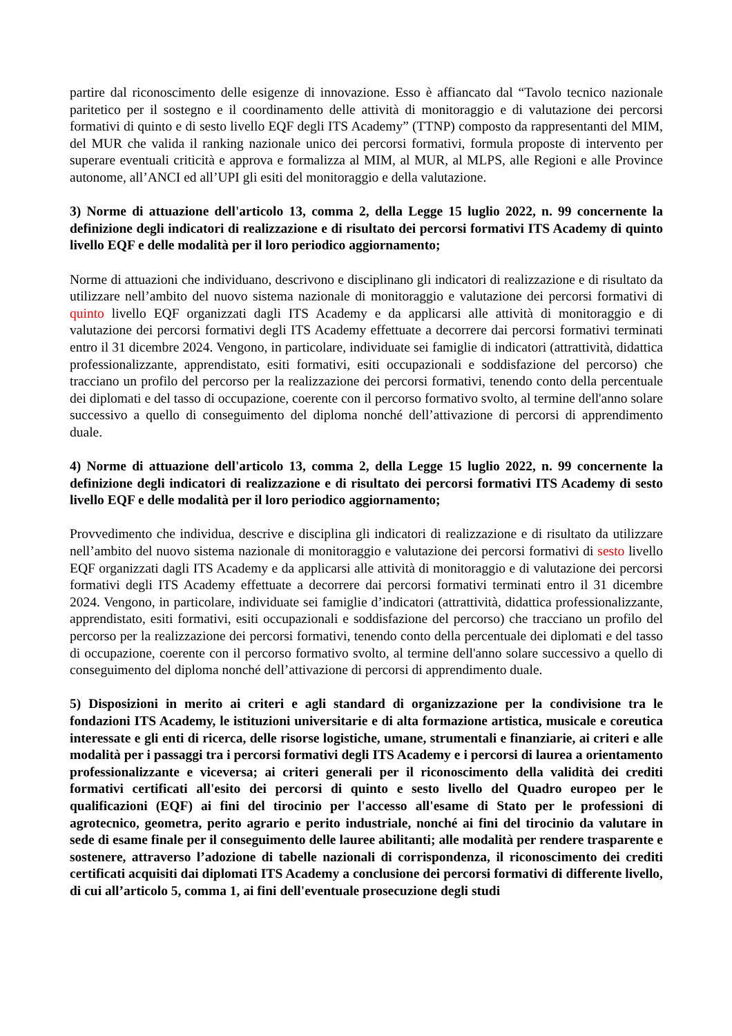partire dal riconoscimento delle esigenze di innovazione. Esso è affiancato dal “Tavolo tecnico nazionale paritetico per il sostegno e il coordinamento delle attività di monitoraggio e di valutazione dei percorsi formativi di quinto e di sesto livello EQF degli ITS Academy” (TTNP) composto da rappresentanti del MIM, del MUR che valida il ranking nazionale unico dei percorsi formativi, formula proposte di intervento per superare eventuali criticità e approva e formalizza al MIM, al MUR, al MLPS, alle Regioni e alle Province autonome, all’ANCI ed all’UPI gli esiti del monitoraggio e della valutazione.
3) Norme di attuazione dell'articolo 13, comma 2, della Legge 15 luglio 2022, n. 99 concernente la definizione degli indicatori di realizzazione e di risultato dei percorsi formativi ITS Academy di quinto livello EQF e delle modalità per il loro periodico aggiornamento;
Norme di attuazioni che individuano, descrivono e disciplinano gli indicatori di realizzazione e di risultato da utilizzare nell’ambito del nuovo sistema nazionale di monitoraggio e valutazione dei percorsi formativi di quinto livello EQF organizzati dagli ITS Academy e da applicarsi alle attività di monitoraggio e di valutazione dei percorsi formativi degli ITS Academy effettuate a decorrere dai percorsi formativi terminati entro il 31 dicembre 2024. Vengono, in particolare, individuate sei famiglie di indicatori (attrattività, didattica professionalizzante, apprendistato, esiti formativi, esiti occupazionali e soddisfazione del percorso) che tracciano un profilo del percorso per la realizzazione dei percorsi formativi, tenendo conto della percentuale dei diplomati e del tasso di occupazione, coerente con il percorso formativo svolto, al termine dell'anno solare successivo a quello di conseguimento del diploma nonché dell’attivazione di percorsi di apprendimento duale.
4) Norme di attuazione dell'articolo 13, comma 2, della Legge 15 luglio 2022, n. 99 concernente la definizione degli indicatori di realizzazione e di risultato dei percorsi formativi ITS Academy di sesto livello EQF e delle modalità per il loro periodico aggiornamento;
Provvedimento che individua, descrive e disciplina gli indicatori di realizzazione e di risultato da utilizzare nell’ambito del nuovo sistema nazionale di monitoraggio e valutazione dei percorsi formativi di sesto livello EQF organizzati dagli ITS Academy e da applicarsi alle attività di monitoraggio e di valutazione dei percorsi formativi degli ITS Academy effettuate a decorrere dai percorsi formativi terminati entro il 31 dicembre 2024. Vengono, in particolare, individuate sei famiglie d’indicatori (attrattività, didattica professionalizzante, apprendistato, esiti formativi, esiti occupazionali e soddisfazione del percorso) che tracciano un profilo del percorso per la realizzazione dei percorsi formativi, tenendo conto della percentuale dei diplomati e del tasso di occupazione, coerente con il percorso formativo svolto, al termine dell'anno solare successivo a quello di conseguimento del diploma nonché dell’attivazione di percorsi di apprendimento duale.
5) Disposizioni in merito ai criteri e agli standard di organizzazione per la condivisione tra le fondazioni ITS Academy, le istituzioni universitarie e di alta formazione artistica, musicale e coreutica interessate e gli enti di ricerca, delle risorse logistiche, umane, strumentali e finanziarie, ai criteri e alle modalità per i passaggi tra i percorsi formativi degli ITS Academy e i percorsi di laurea a orientamento professionalizzante e viceversa; ai criteri generali per il riconoscimento della validità dei crediti formativi certificati all'esito dei percorsi di quinto e sesto livello del Quadro europeo per le qualificazioni (EQF) ai fini del tirocinio per l'accesso all'esame di Stato per le professioni di agrotecnico, geometra, perito agrario e perito industriale, nonché ai fini del tirocinio da valutare in sede di esame finale per il conseguimento delle lauree abilitanti; alle modalità per rendere trasparente e sostenere, attraverso l’adozione di tabelle nazionali di corrispondenza, il riconoscimento dei crediti certificati acquisiti dai diplomati ITS Academy a conclusione dei percorsi formativi di differente livello, di cui all’articolo 5, comma 1, ai fini dell'eventuale prosecuzione degli studi